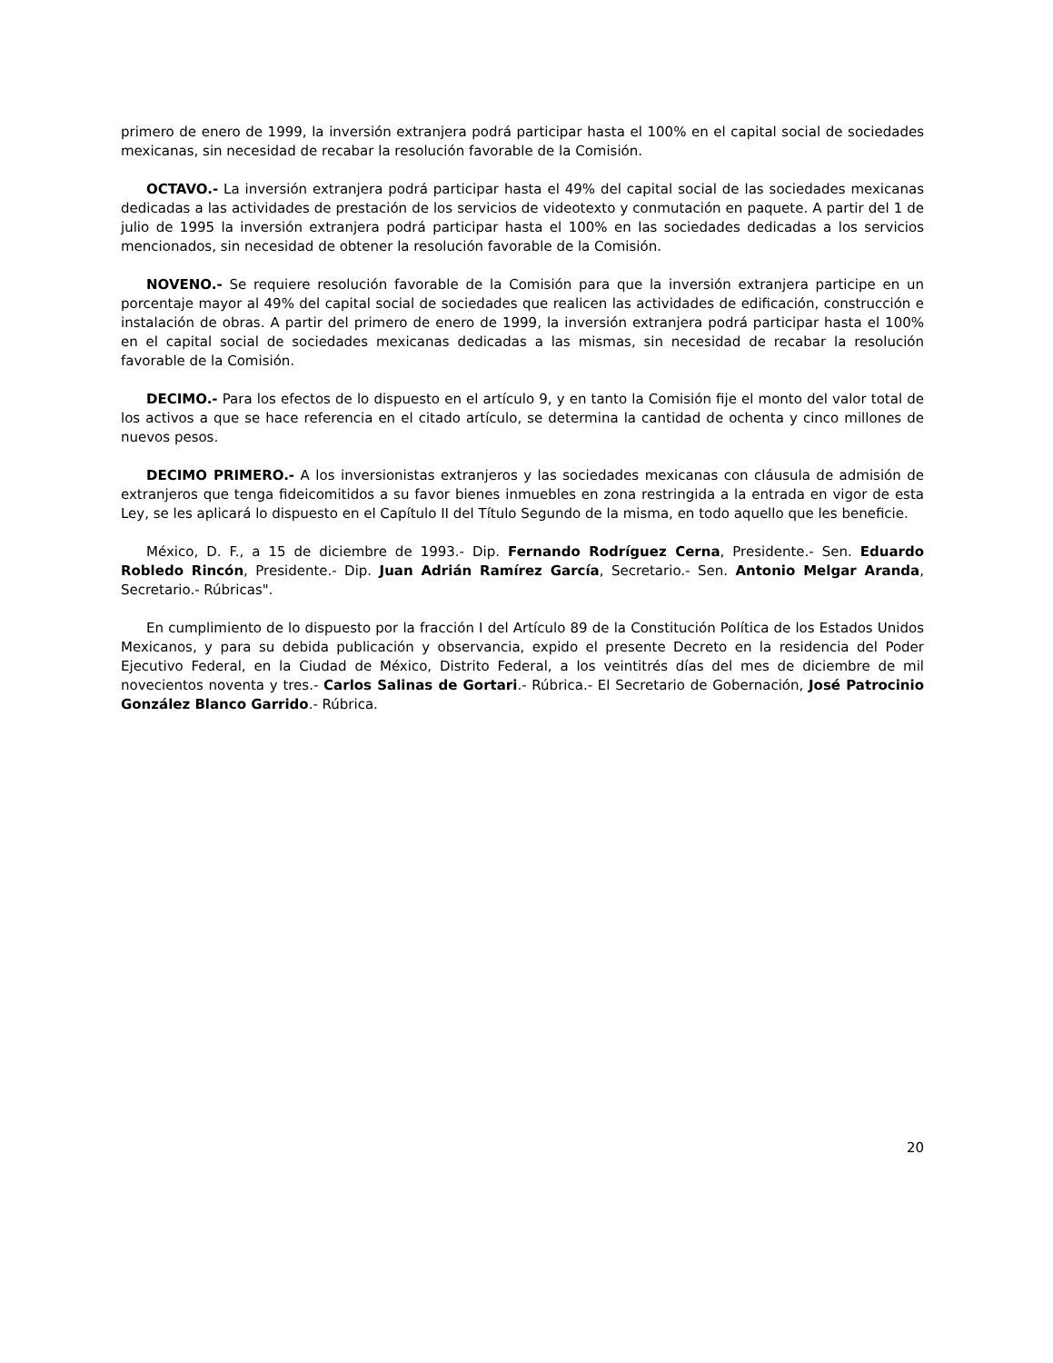primero de enero de 1999, la inversión extranjera podrá participar hasta el 100% en el capital social de sociedades mexicanas, sin necesidad de recabar la resolución favorable de la Comisión.
OCTAVO.- La inversión extranjera podrá participar hasta el 49% del capital social de las sociedades mexicanas dedicadas a las actividades de prestación de los servicios de videotexto y conmutación en paquete. A partir del 1 de julio de 1995 la inversión extranjera podrá participar hasta el 100% en las sociedades dedicadas a los servicios mencionados, sin necesidad de obtener la resolución favorable de la Comisión.
NOVENO.- Se requiere resolución favorable de la Comisión para que la inversión extranjera participe en un porcentaje mayor al 49% del capital social de sociedades que realicen las actividades de edificación, construcción e instalación de obras. A partir del primero de enero de 1999, la inversión extranjera podrá participar hasta el 100% en el capital social de sociedades mexicanas dedicadas a las mismas, sin necesidad de recabar la resolución favorable de la Comisión.
DECIMO.- Para los efectos de lo dispuesto en el artículo 9, y en tanto la Comisión fije el monto del valor total de los activos a que se hace referencia en el citado artículo, se determina la cantidad de ochenta y cinco millones de nuevos pesos.
DECIMO PRIMERO.- A los inversionistas extranjeros y las sociedades mexicanas con cláusula de admisión de extranjeros que tenga fideicomitidos a su favor bienes inmuebles en zona restringida a la entrada en vigor de esta Ley, se les aplicará lo dispuesto en el Capítulo II del Título Segundo de la misma, en todo aquello que les beneficie.
México, D. F., a 15 de diciembre de 1993.- Dip. Fernando Rodríguez Cerna, Presidente.- Sen. Eduardo Robledo Rincón, Presidente.- Dip. Juan Adrián Ramírez García, Secretario.- Sen. Antonio Melgar Aranda, Secretario.- Rúbricas".
En cumplimiento de lo dispuesto por la fracción I del Artículo 89 de la Constitución Política de los Estados Unidos Mexicanos, y para su debida publicación y observancia, expido el presente Decreto en la residencia del Poder Ejecutivo Federal, en la Ciudad de México, Distrito Federal, a los veintitrés días del mes de diciembre de mil novecientos noventa y tres.- Carlos Salinas de Gortari.- Rúbrica.- El Secretario de Gobernación, José Patrocinio González Blanco Garrido.- Rúbrica.
20